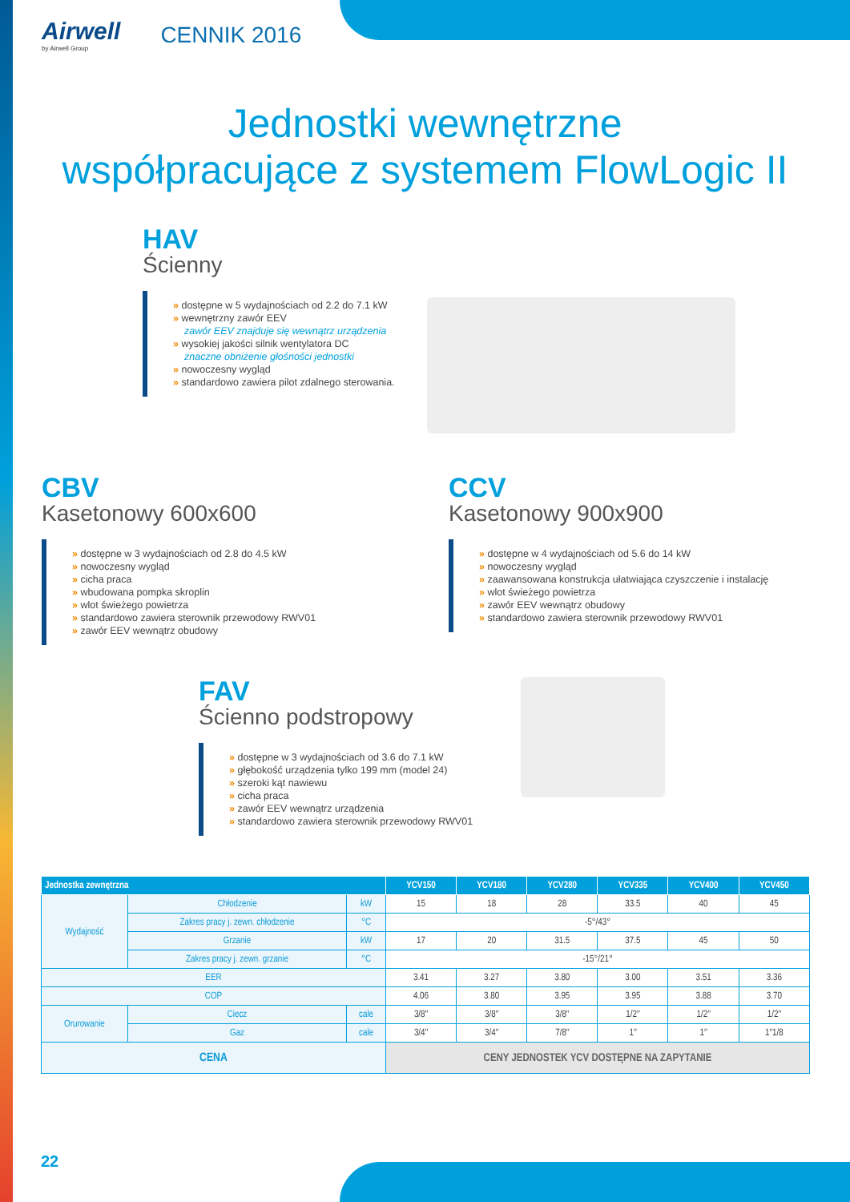Airwell
by Airwell Group
CENNIK 2016
Jednostki wewnętrzne
współpracujące z systemem FlowLogic II
HAV
Ścienny
» dostępne w 5 wydajnościach od 2.2 do 7.1 kW
» wewnętrzny zawór EEV
zawór EEV znajduje się wewnątrz urządzenia
» wysokiej jakości silnik wentylatora DC
znaczne obniżenie głośności jednostki
» nowoczesny wygląd
» standardowo zawiera pilot zdalnego sterowania.
CBV
Kasetonowy 600x600
» dostępne w 3 wydajnościach od 2.8 do 4.5 kW
» nowoczesny wygląd
» cicha praca
» wbudowana pompka skroplin
» wlot świeżego powietrza
» standardowo zawiera sterownik przewodowy RWV01
» zawór EEV wewnątrz obudowy
CCV
Kasetonowy 900x900
» dostępne w 4 wydajnościach od 5.6 do 14 kW
» nowoczesny wygląd
» zaawansowana konstrukcja ułatwiająca czyszczenie i instalację
» wlot świeżego powietrza
» zawór EEV wewnątrz obudowy
» standardowo zawiera sterownik przewodowy RWV01
FAV
Ścienno podstropowy
» dostępne w 3 wydajnościach od 3.6 do 7.1 kW
» głębokość urządzenia tylko 199 mm (model 24)
» szeroki kąt nawiewu
» cicha praca
» zawór EEV wewnątrz urządzenia
» standardowo zawiera sterownik przewodowy RWV01
| Jednostka zewnętrzna | | | | YCV150 | YCV180 | YCV280 | YCV335 | YCV400 | YCV450 |
| --- | --- | --- | --- | --- | --- | --- | --- | --- | --- |
| Wydajność | Chłodzenie | | kW | 15 | 18 | 28 | 33.5 | 40 | 45 |
| | Zakres pracy j. zewn. chłodzenie | | °C | -5°/43° | | | | | |
| | Grzanie | | kW | 17 | 20 | 31.5 | 37.5 | 45 | 50 |
| | Zakres pracy j. zewn. grzanie | | °C | -15°/21° | | | | | |
| EER | | | | 3.41 | 3.27 | 3.80 | 3.00 | 3.51 | 3.36 |
| COP | | | | 4.06 | 3.80 | 3.95 | 3.95 | 3.88 | 3.70 |
| Orurowanie | Ciecz | cale | | 3/8″ | 3/8″ | 3/8″ | 1/2″ | 1/2″ | 1/2″ |
| | Gaz | cale | | 3/4″ | 3/4″ | 7/8″ | 1″ | 1″ | 1″1/8 |
| CENA | | | | CENY JEDNOSTEK YCV DOSTĘPNE NA ZAPYTANIE | | | | | |
22